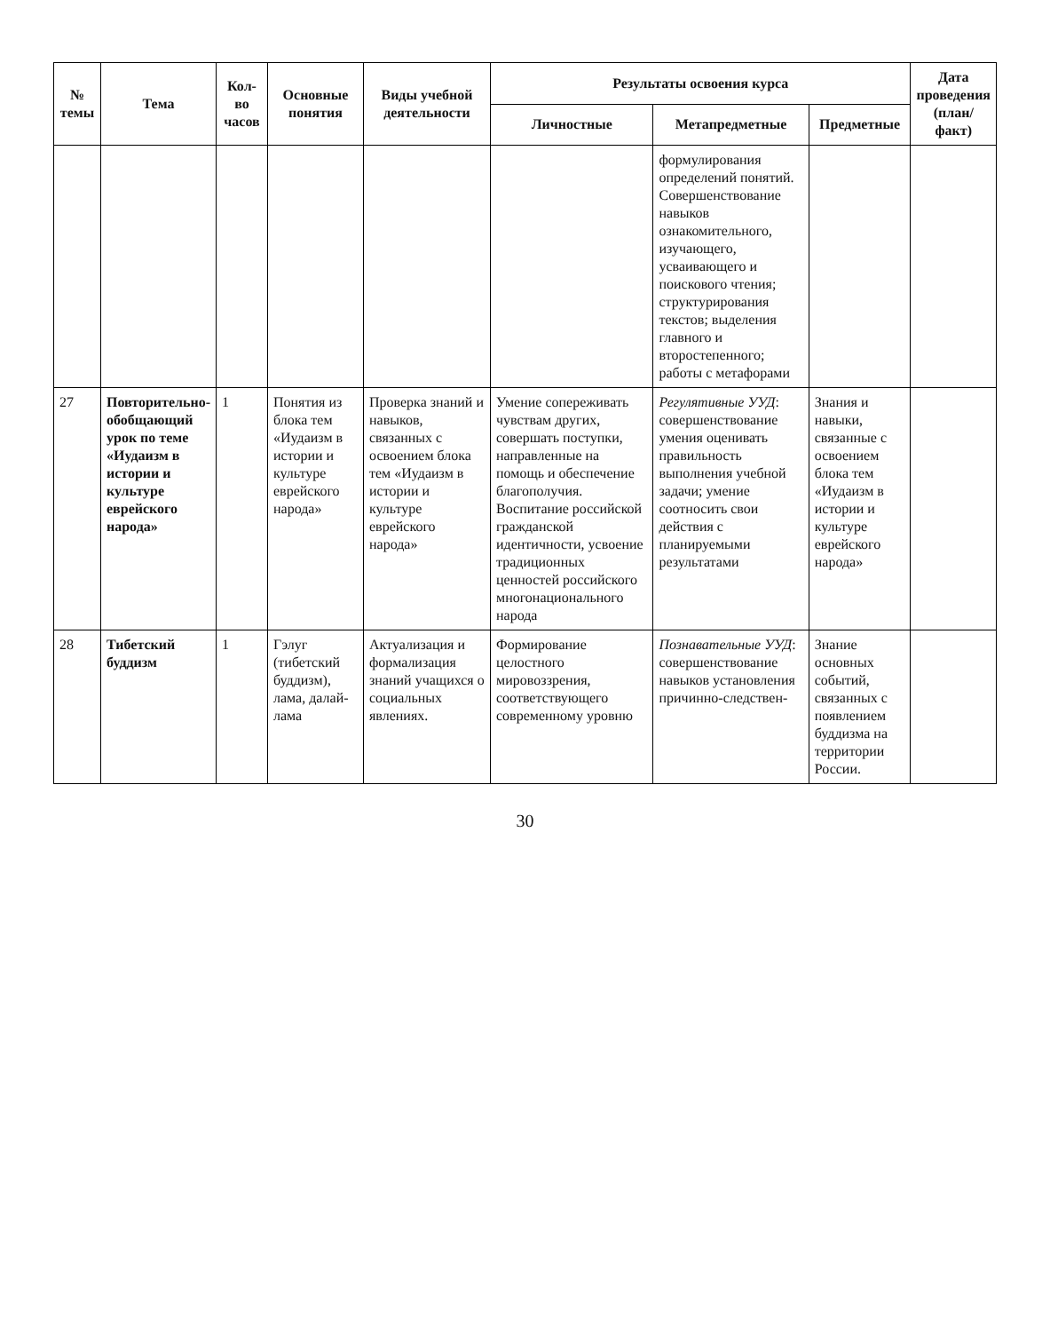| № темы | Тема | Кол-во часов | Основные понятия | Виды учебной деятельности | Результаты освоения курса | | | Дата проведения (план/факт) |
| --- | --- | --- | --- | --- | --- | --- | --- | --- |
| | | | | | Личностные | Метапредметные | Предметные | |
| | | | | | | формулирования определений понятий. Совершенствование навыков ознакомительного, изучающего, усваивающего и поискового чтения; структурирования текстов; выделения главного и второстепенного; работы с метафорами | | |
| 27 | Повторительно-обобщающий урок по теме «Иудаизм в истории и культуре еврейского народа» | 1 | Понятия из блока тем «Иудаизм в истории и культуре еврейского народа» | Проверка знаний и навыков, связанных с освоением блока тем «Иудаизм в истории и культуре еврейского народа» | Умение сопереживать чувствам других, совершать поступки, направленные на помощь и обеспечение благополучия. Воспитание российской гражданской идентичности, усвоение традиционных ценностей российского многонационального народа | Регулятивные УУД : совершенствование умения оценивать правильность выполнения учебной задачи; умение соотносить свои действия с планируемыми результатами | Знания и навыки, связанные с освоением блока тем «Иудаизм в истории и культуре еврейского народа» | |
| 28 | Тибетский буддизм | 1 | Гэлуг (тибетский буддизм), лама, далай-лама | Актуализация и формализация знаний учащихся о социальных явлениях. | Формирование целостного мировоззрения, соответствующего современному уровню | Познавательные УУД : совершенствование навыков установления причинно-следствен- | Знание основных событий, связанных с появлением буддизма на территории России. | |
30